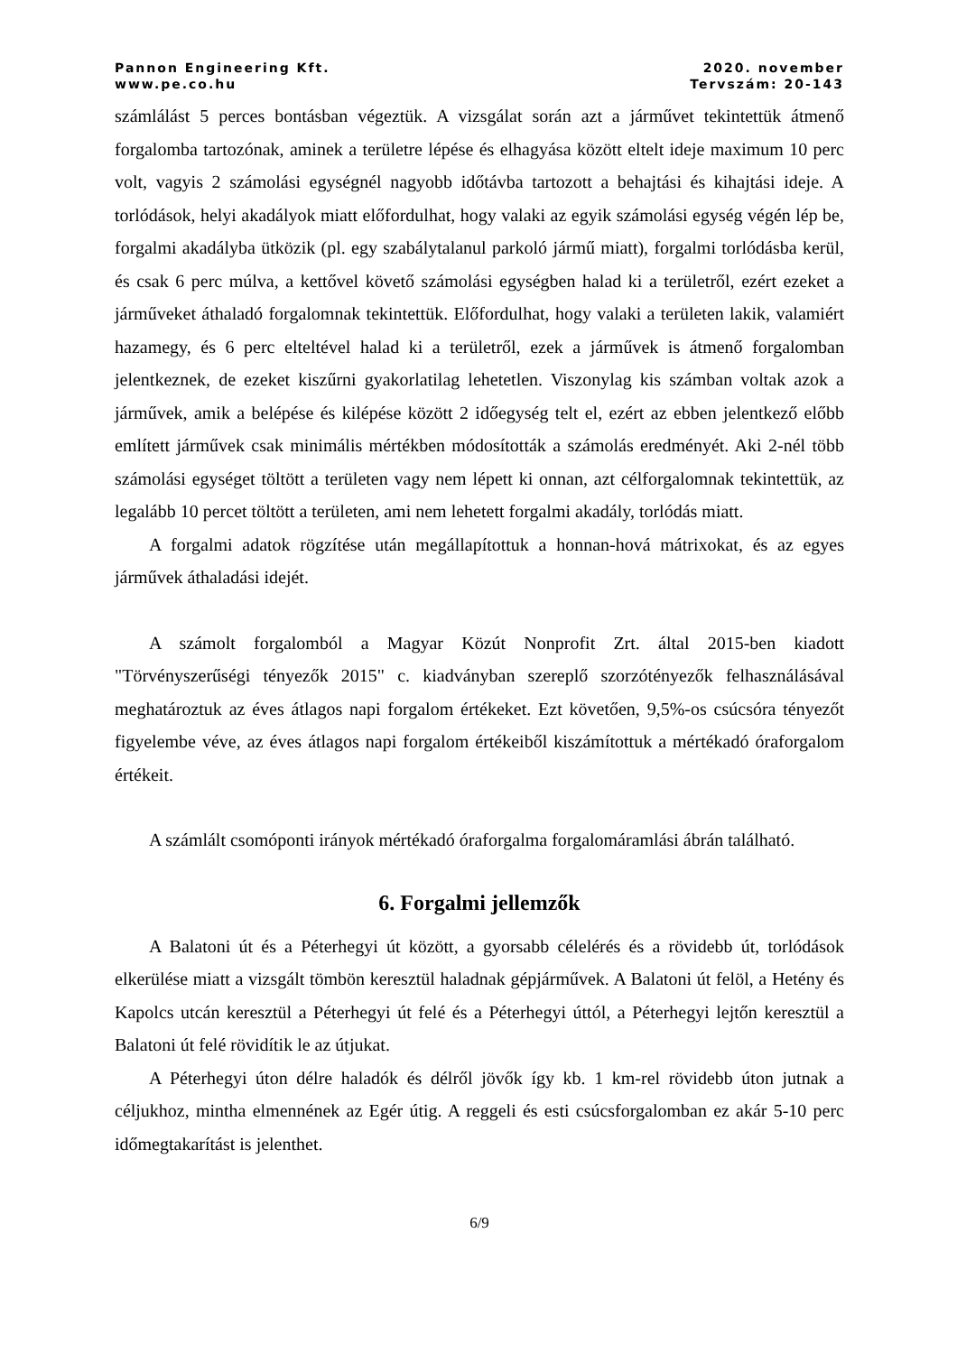Pannon Engineering Kft.
www.pe.co.hu
2020. november
Tervszám: 20-143
számlálást 5 perces bontásban végeztük. A vizsgálat során azt a járművet tekintettük átmenő forgalomba tartozónak, aminek a területre lépése és elhagyása között eltelt ideje maximum 10 perc volt, vagyis 2 számolási egységnél nagyobb időtávba tartozott a behajtási és kihajtási ideje. A torlódások, helyi akadályok miatt előfordulhat, hogy valaki az egyik számolási egység végén lép be, forgalmi akadályba ütközik (pl. egy szabálytalanul parkoló jármű miatt), forgalmi torlódásba kerül, és csak 6 perc múlva, a kettővel követő számolási egységben halad ki a területről, ezért ezeket a járműveket áthaladó forgalomnak tekintettük. Előfordulhat, hogy valaki a területen lakik, valamiért hazamegy, és 6 perc elteltével halad ki a területről, ezek a járművek is átmenő forgalomban jelentkeznek, de ezeket kiszűrni gyakorlatilag lehetetlen. Viszonylag kis számban voltak azok a járművek, amik a belépése és kilépése között 2 időegység telt el, ezért az ebben jelentkező előbb említett járművek csak minimális mértékben módosították a számolás eredményét. Aki 2-nél több számolási egységet töltött a területen vagy nem lépett ki onnan, azt célforgalomnak tekintettük, az legalább 10 percet töltött a területen, ami nem lehetett forgalmi akadály, torlódás miatt.
A forgalmi adatok rögzítése után megállapítottuk a honnan-hová mátrixokat, és az egyes járművek áthaladási idejét.
A számolt forgalomból a Magyar Közút Nonprofit Zrt. által 2015-ben kiadott "Törvényszerűségi tényezők 2015" c. kiadványban szereplő szorzótényezők felhasználásával meghatároztuk az éves átlagos napi forgalom értékeket. Ezt követően, 9,5%-os csúcsóra tényezőt figyelembe véve, az éves átlagos napi forgalom értékeiből kiszámítottuk a mértékadó óraforgalom értékeit.
A számlált csomóponti irányok mértékadó óraforgalma forgalomáramlási ábrán található.
6. Forgalmi jellemzők
A Balatoni út és a Péterhegyi út között, a gyorsabb célelérés és a rövidebb út, torlódások elkerülése miatt a vizsgált tömbön keresztül haladnak gépjárművek. A Balatoni út felöl, a Hetény és Kapolcs utcán keresztül a Péterhegyi út felé és a Péterhegyi úttól, a Péterhegyi lejtőn keresztül a Balatoni út felé rövidítik le az útjukat.
A Péterhegyi úton délre haladók és délről jövők így kb. 1 km-rel rövidebb úton jutnak a céljukhoz, mintha elmennének az Egér útig. A reggeli és esti csúcsforgalomban ez akár 5-10 perc időmegtakarítást is jelenthet.
6/9